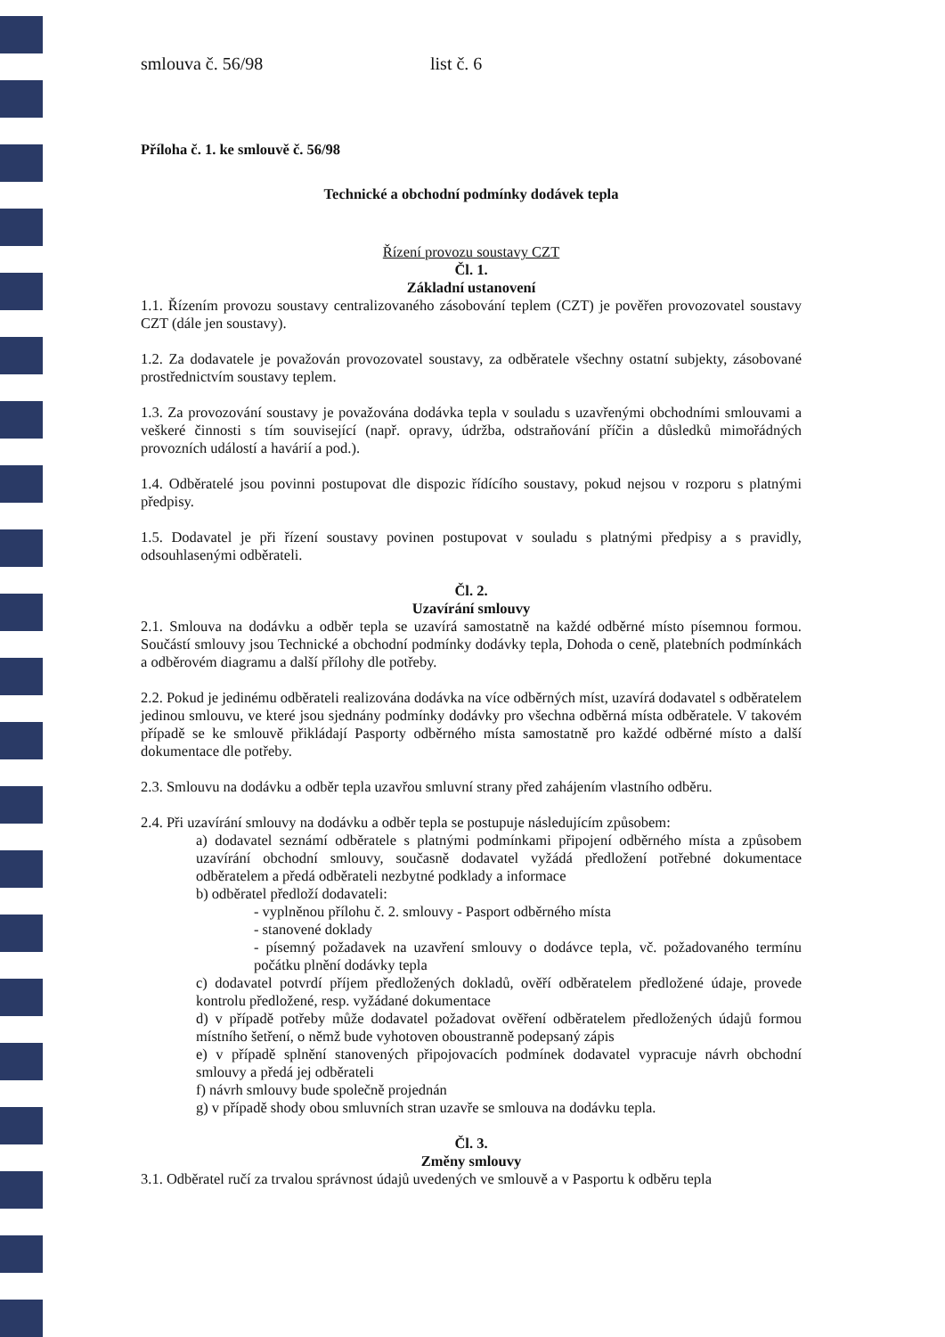smlouva č. 56/98 list č. 6
Příloha č. 1. ke smlouvě č. 56/98
Technické a obchodní podmínky dodávek tepla
Řízení provozu soustavy CZT
Čl. 1.
Základní ustanovení
1.1. Řízením provozu soustavy centralizovaného zásobování teplem (CZT) je pověřen provozovatel soustavy CZT (dále jen soustavy).
1.2. Za dodavatele je považován provozovatel soustavy, za odběratele všechny ostatní subjekty, zásobované prostřednictvím soustavy teplem.
1.3. Za provozování soustavy je považována dodávka tepla v souladu s uzavřenými obchodními smlouvami a veškeré činnosti s tím související (např. opravy, údržba, odstraňování příčin a důsledků mimořádných provozních událostí a havárií a pod.).
1.4. Odběratelé jsou povinni postupovat dle dispozic řídícího soustavy, pokud nejsou v rozporu s platnými předpisy.
1.5. Dodavatel je při řízení soustavy povinen postupovat v souladu s platnými předpisy a s pravidly, odsouhlasenými odběrateli.
Čl. 2.
Uzavírání smlouvy
2.1. Smlouva na dodávku a odběr tepla se uzavírá samostatně na každé odběrné místo písemnou formou. Součástí smlouvy jsou Technické a obchodní podmínky dodávky tepla, Dohoda o ceně, platebních podmínkách a odběrovém diagramu a další přílohy dle potřeby.
2.2. Pokud je jedinému odběrateli realizována dodávka na více odběrných míst, uzavírá dodavatel s odběratelem jedinou smlouvu, ve které jsou sjednány podmínky dodávky pro všechna odběrná místa odběratele. V takovém případě se ke smlouvě přikládají Pasporty odběrného místa samostatně pro každé odběrné místo a další dokumentace dle potřeby.
2.3. Smlouvu na dodávku a odběr tepla uzavřou smluvní strany před zahájením vlastního odběru.
2.4. Při uzavírání smlouvy na dodávku a odběr tepla se postupuje následujícím způsobem:
a) dodavatel seznámí odběratele s platnými podmínkami připojení odběrného místa a způsobem uzavírání obchodní smlouvy, současně dodavatel vyžádá předložení potřebné dokumentace odběratelem a předá odběrateli nezbytné podklady a informace
b) odběratel předloží dodavateli:
- vyplněnou přílohu č. 2. smlouvy - Pasport odběrného místa
- stanovené doklady
- písemný požadavek na uzavření smlouvy o dodávce tepla, vč. požadovaného termínu počátku plnění dodávky tepla
c) dodavatel potvrdí příjem předložených dokladů, ověří odběratelem předložené údaje, provede kontrolu předložené, resp. vyžádané dokumentace
d) v případě potřeby může dodavatel požadovat ověření odběratelem předložených údajů formou místního šetření, o němž bude vyhotoven oboustranně podepsaný zápis
e) v případě splnění stanovených připojovacích podmínek dodavatel vypracuje návrh obchodní smlouvy a předá jej odběrateli
f) návrh smlouvy bude společně projednán
g) v případě shody obou smluvních stran uzavře se smlouva na dodávku tepla.
Čl. 3.
Změny smlouvy
3.1. Odběratel ručí za trvalou správnost údajů uvedených ve smlouvě a v Pasportu k odběru tepla